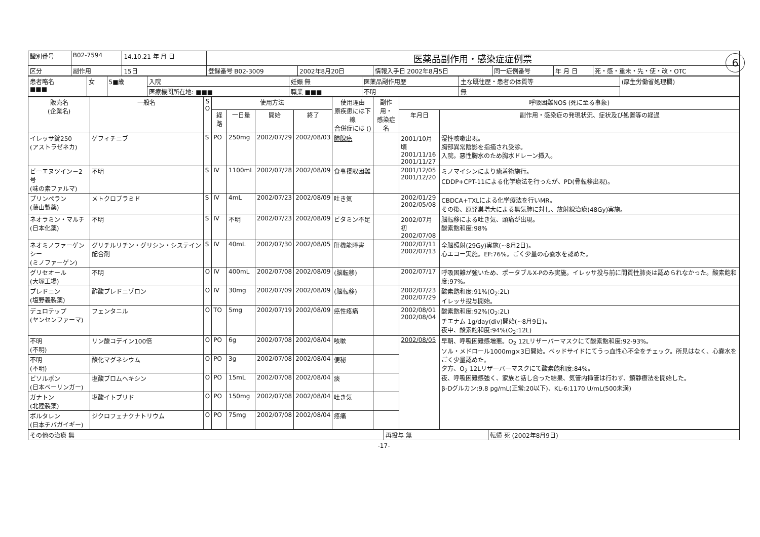6
| 識別番号 | B02-7594 | 14.10.21 年 月 日 | 医薬品副作用・感染症症例票 | | | | | |
| 区分 | 副作用 | 15日 | 登録番号 B02-3009 | 2002年8月20日 | 情報入手日 2002年8月5日 | 同一症例番号 | 年 月 日 | 死・感・重未・先・使・改・OTC |
| 患者略名 ■■■ | 女 | 5■歳 | 入院 | 妊娠 無 | 医薬品副作用歴 | 主な既往歴・患者の体質等 | (厚生労働省処理欄) |
| | | | 医療機関所在地: ■■■ | 職業 ■■■ | 不明 | 無 | |
| 販売名 (企業名) | 一般名 | S O | 使用方法 | | | | 使用理由 原疾患には下線 合併症には () | 副作用・ 感染症名 | 呼吸困難NOS (死に至る事象) | |
| --- | --- | --- | --- | --- | --- | --- | --- | --- | --- | --- |
| | | | 経路 | 一日量 | 開始 | 終了 | | | 年月日 | 副作用・感染症の発現状況、症状及び処置等の経過 |
| イレッサ錠250 (アストラゼネカ) | ゲフィチニブ | S | PO | 250mg | 2002/07/29 | 2002/08/03 | 肺腺癌 | | 2001/10月頃 2001/11/16 2001/11/27 | 湿性咳嗽出現。 胸部異常陰影を指摘され受診。 入院。悪性胸水のため胸水ドレーン挿入。 |
| ビーエヌツイン－2号 (味の素ファルマ) | 不明 | S | IV | 1100mL | 2002/07/28 | 2002/08/09 | 食事摂取困難 | | 2001/12/05 2001/12/20 | ミノマイシンにより癒着術施行。 CDDP+CPT-11による化学療法を行ったが、PD(骨転移出現)。 |
| プリンペラン (藤山製薬) | メトクロプラミド | S | IV | 4mL | 2002/07/23 | 2002/08/09 | 吐き気 | | 2002/01/29 2002/05/08 | CBDCA+TXLによる化学療法を行いMR。 その後、原発巣増大による無気肺に対し、放射線治療(48Gy)実施。 |
| ネオラミン・マルチ (日本化薬) | 不明 | S | IV | 不明 | 2002/07/23 | 2002/08/09 | ビタミン不足 | | 2002/07月初 2002/07/08 | 脳転移による吐き気、頭痛が出現。 酸素飽和度:98% |
| ネオミノファーゲンシー (ミノファーゲン) | グリチルリチン・グリシン・システイン配合剤 | S | IV | 40mL | 2002/07/30 | 2002/08/05 | 肝機能障害 | | 2002/07/11 2002/07/13 | 全脳照射(29Gy)実施(~8月2日)。 心エコー実施。EF:76%。ごく少量の心嚢水を認めた。 |
| グリセオール (大塚工場) | 不明 | O | IV | 400mL | 2002/07/08 | 2002/08/09 | (脳転移) | | 2002/07/17 | 呼吸困難が強いため、ポータブルX-Pのみ実施。イレッサ投与前に間質性肺炎は認められなかった。酸素飽和度:97%。 |
| プレドニン (塩野義製薬) | 酢酸プレドニゾロン | O | IV | 30mg | 2002/07/09 | 2002/08/09 | (脳転移) | | 2002/07/23 2002/07/29 | 酸素飽和度:91%(O<sub>2</sub>:2L) イレッサ投与開始。 |
| デュロテップ (ヤンセンファーマ) | フェンタニル | O | TO | 5mg | 2002/07/19 | 2002/08/09 | 癌性疼痛 | | 2002/08/01 2002/08/04 | 酸素飽和度:92%(O<sub>2</sub>:2L) チエナム 1g/day(div)開始(~8月9日)。 夜中、酸素飽和度:94%(O<sub>2</sub>:12L) |
| 不明 (不明) | リン酸コデイン100倍 | O | PO | 6g | 2002/07/08 | 2002/08/04 | 咳嗽 | | 2002/08/05 | 早朝、呼吸困難感増悪。O<sub>2</sub> 12Lリザーバーマスクにて酸素飽和度:92-93%。 ソル・メドロール1000mg×3日開始。ベッドサイドにてうっ血性心不全をチェック。所見はなく、心嚢水をごく少量認めた。 夕方、O<sub>2</sub> 12Lリザーバーマスクにて酸素飽和度:84%。 夜、呼吸困難感強く、家族と話し合った結果、気管内挿管は行わず、鎮静療法を開始した。 β-Dグルカン:9.8 pg/mL(正常:20以下)、KL-6:1170 U/mL(500未満) |
| 不明 (不明) | 酸化マグネシウム | O | PO | 3g | 2002/07/08 | 2002/08/04 | 便秘 | | | |
| ビソルボン (日本ベーリンガー) | 塩酸ブロムヘキシン | O | PO | 15mL | 2002/07/08 | 2002/08/04 | 痰 | | | |
| ガナトン (北陸製薬) | 塩酸イトプリド | O | PO | 150mg | 2002/07/08 | 2002/08/04 | 吐き気 | | | |
| ボルタレン (日本チバガイギー) | ジクロフェナクナトリウム | O | PO | 75mg | 2002/07/08 | 2002/08/04 | 疼痛 | | | |
| その他の治療 無 | 再投与 無 | 転帰 死 (2002年8月9日) |
-17-